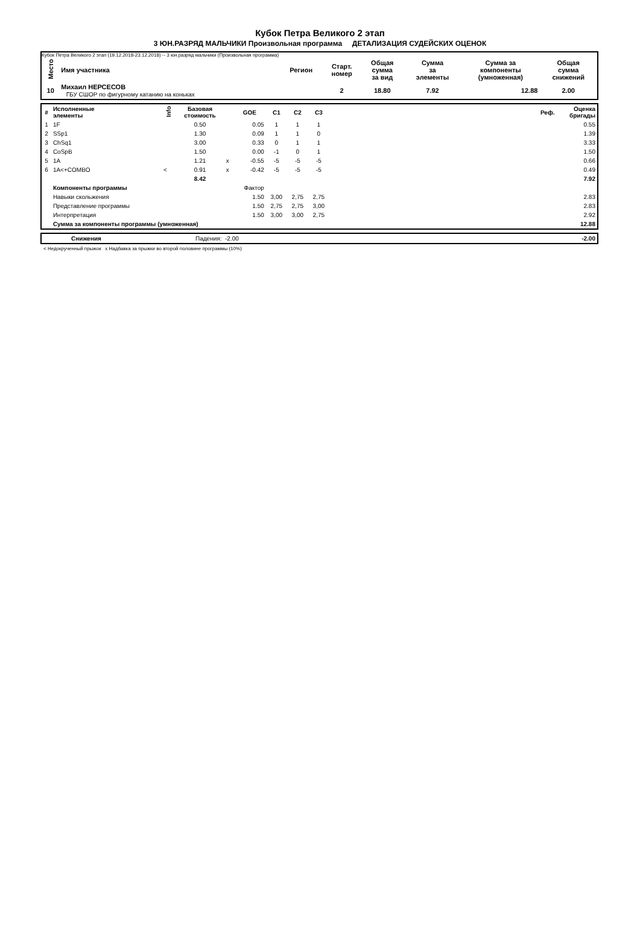Кубок Петра Великого 2 этап
3 ЮН.РАЗРЯД МАЛЬЧИКИ Произвольная программа ДЕТАЛИЗАЦИЯ СУДЕЙСКИХ ОЦЕНОК
Кубок Петра Великого 2 этап (19.12.2018-23.12.2018) -- 3 юн.разряд мальчики (Произвольная программа)
| Место | Имя участника | Регион | Старт. номер | Общая сумма за вид | Сумма за элементы | Сумма за компоненты (умноженная) | Общая сумма снижений |
| --- | --- | --- | --- | --- | --- | --- | --- |
| 10 | Михаил НЕРСЕСОВ ГБУ СШОР по фигурному катанию на коньках | | 2 | 18.80 | 7.92 | 12.88 | 2.00 |
| # | Исполненные элементы | Info | Базовая стоимость | | GOE | C1 | C2 | C3 | | Реф. | Оценка бригады |
| --- | --- | --- | --- | --- | --- | --- | --- | --- | --- | --- | --- |
| 1 | 1F | | 0.50 | | 0.05 | 1 | 1 | 1 | | | 0.55 |
| 2 | SSp1 | | 1.30 | | 0.09 | 1 | 1 | 0 | | | 1.39 |
| 3 | ChSq1 | | 3.00 | | 0.33 | 0 | 1 | 1 | | | 3.33 |
| 4 | CoSpB | | 1.50 | | 0.00 | -1 | 0 | 1 | | | 1.50 |
| 5 | 1A | | 1.21 | x | -0.55 | -5 | -5 | -5 | | | 0.66 |
| 6 | 1A<+COMBO | < | 0.91 | x | -0.42 | -5 | -5 | -5 | | | 0.49 |
| | | | 8.42 | | | | | | | | 7.92 |
| | Компоненты программы | | | | Фактор | | | | | | |
| | Навыки скольжения | | | | 1.50 | 3,00 | 2,75 | 2,75 | | | 2.83 |
| | Представление программы | | | | 1.50 | 2,75 | 2,75 | 3,00 | | | 2.83 |
| | Интерпретация | | | | 1.50 | 3,00 | 3,00 | 2,75 | | | 2.92 |
| | Сумма за компоненты программы (умноженная) | | | | | | | | | | 12.88 |
| | Снижения | Падения: -2.00 | -2.00 |
< Недокрученный прыжок x Надбавка за прыжки во второй половине программы (10%)